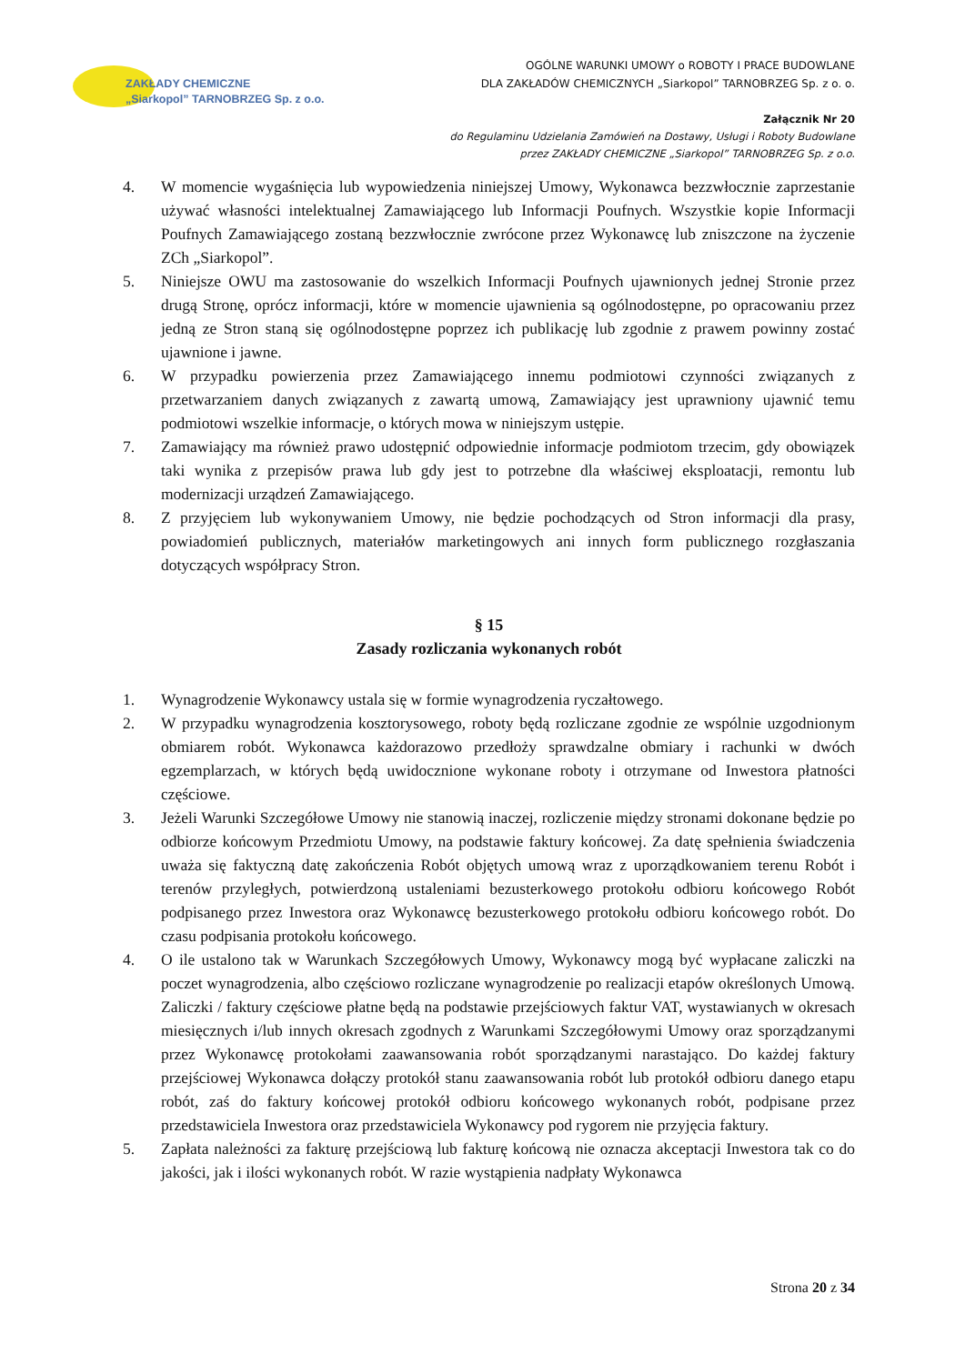ZAKŁADY CHEMICZNE
„Siarkopol” TARNOBRZEG Sp. z o.o.
OGÓLNE WARUNKI UMOWY o ROBOTY I PRACE BUDOWLANE
DLA ZAKŁADÓW CHEMICZNYCH „Siarkopol” TARNOBRZEG Sp. z o. o.
Załącznik Nr 20
do Regulaminu Udzielania Zamówień na Dostawy, Usługi i Roboty Budowlane
przez ZAKŁADY CHEMICZNE „Siarkopol” TARNOBRZEG Sp. z o.o.
4. W momencie wygaśnięcia lub wypowiedzenia niniejszej Umowy, Wykonawca bezzwłocznie zaprzestanie używać własności intelektualnej Zamawiającego lub Informacji Poufnych. Wszystkie kopie Informacji Poufnych Zamawiającego zostaną bezzwłocznie zwrócone przez Wykonawcę lub zniszczone na życzenie ZCh „Siarkopol”.
5. Niniejsze OWU ma zastosowanie do wszelkich Informacji Poufnych ujawnionych jednej Stronie przez drugą Stronę, oprócz informacji, które w momencie ujawnienia są ogólnodostępne, po opracowaniu przez jedną ze Stron staną się ogólnodostępne poprzez ich publikację lub zgodnie z prawem powinny zostać ujawnione i jawne.
6. W przypadku powierzenia przez Zamawiającego innemu podmiotowi czynności związanych z przetwarzaniem danych związanych z zawartą umową, Zamawiający jest uprawniony ujawnić temu podmiotowi wszelkie informacje, o których mowa w niniejszym ustępie.
7. Zamawiający ma również prawo udostępnić odpowiednie informacje podmiotom trzecim, gdy obowiązek taki wynika z przepisów prawa lub gdy jest to potrzebne dla właściwej eksploatacji, remontu lub modernizacji urządzeń Zamawiającego.
8. Z przyjęciem lub wykonywaniem Umowy, nie będzie pochodzących od Stron informacji dla prasy, powiadomień publicznych, materiałów marketingowych ani innych form publicznego rozgłaszania dotyczących współpracy Stron.
§ 15
Zasady rozliczania wykonanych robót
1. Wynagrodzenie Wykonawcy ustala się w formie wynagrodzenia ryczałtowego.
2. W przypadku wynagrodzenia kosztorysowego, roboty będą rozliczane zgodnie ze wspólnie uzgodnionym obmiarem robót. Wykonawca każdorazowo przedłoży sprawdzalne obmiary i rachunki w dwóch egzemplarzach, w których będą uwidocznione wykonane roboty i otrzymane od Inwestora płatności częściowe.
3. Jeżeli Warunki Szczegółowe Umowy nie stanowią inaczej, rozliczenie między stronami dokonane będzie po odbiorze końcowym Przedmiotu Umowy, na podstawie faktury końcowej. Za datę spełnienia świadczenia uważa się faktyczną datę zakończenia Robót objętych umową wraz z uporządkowaniem terenu Robót i terenów przyległych, potwierdzoną ustaleniami bezusterkowego protokołu odbioru końcowego Robót podpisanego przez Inwestora oraz Wykonawcę bezusterkowego protokołu odbioru końcowego robót. Do czasu podpisania protokołu końcowego.
4. O ile ustalono tak w Warunkach Szczegółowych Umowy, Wykonawcy mogą być wypłacane zaliczki na poczet wynagrodzenia, albo częściowo rozliczane wynagrodzenie po realizacji etapów określonych Umową. Zaliczki / faktury częściowe płatne będą na podstawie przejściowych faktur VAT, wystawianych w okresach miesięcznych i/lub innych okresach zgodnych z Warunkami Szczegółowymi Umowy oraz sporządzanymi przez Wykonawcę protokołami zaawansowania robót sporządzanymi narastająco. Do każdej faktury przejściowej Wykonawca dołączy protokół stanu zaawansowania robót lub protokół odbioru danego etapu robót, zaś do faktury końcowej protokół odbioru końcowego wykonanych robót, podpisane przez przedstawiciela Inwestora oraz przedstawiciela Wykonawcy pod rygorem nie przyjęcia faktury.
5. Zapłata należności za fakturę przejściową lub fakturę końcową nie oznacza akceptacji Inwestora tak co do jakości, jak i ilości wykonanych robót. W razie wystąpienia nadpłaty Wykonawca
Strona 20 z 34